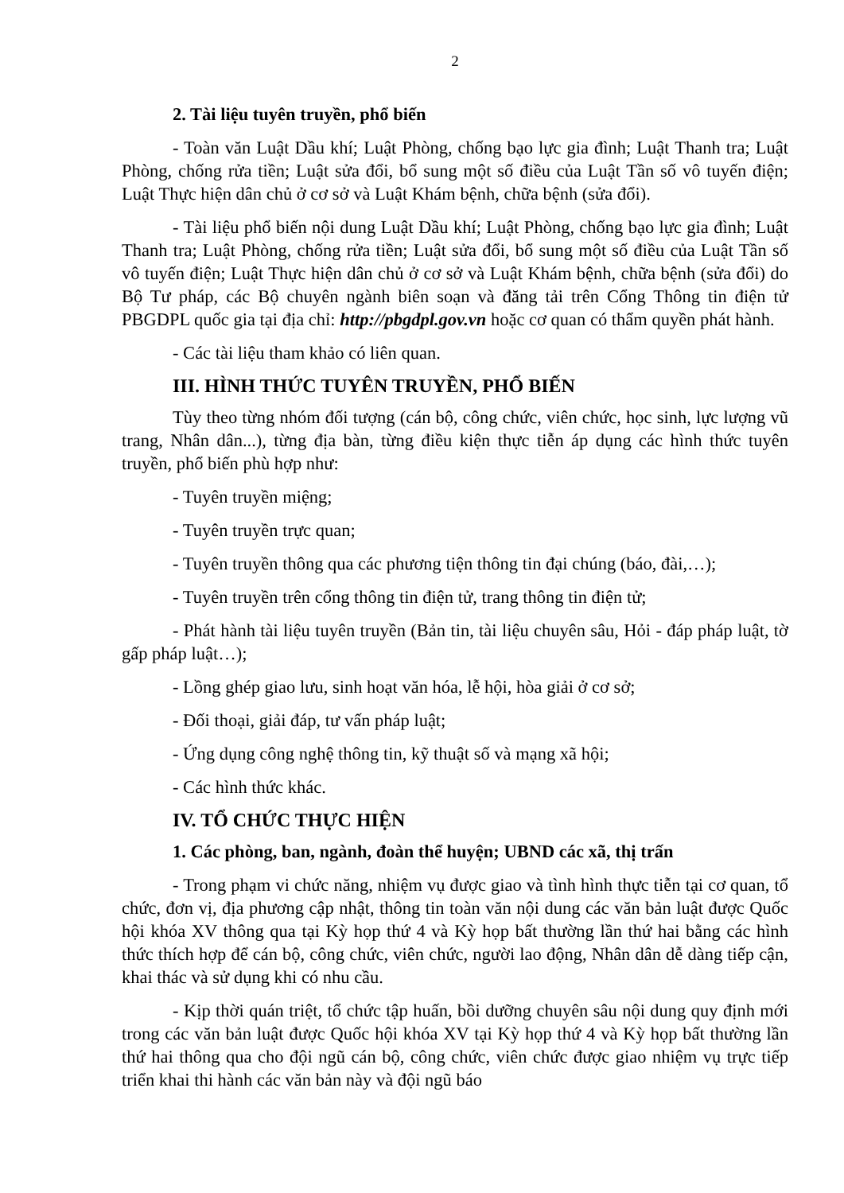2
2. Tài liệu tuyên truyền, phổ biến
- Toàn văn Luật Dầu khí; Luật Phòng, chống bạo lực gia đình; Luật Thanh tra; Luật Phòng, chống rửa tiền; Luật sửa đổi, bổ sung một số điều của Luật Tần số vô tuyến điện; Luật Thực hiện dân chủ ở cơ sở và Luật Khám bệnh, chữa bệnh (sửa đổi).
- Tài liệu phổ biến nội dung Luật Dầu khí; Luật Phòng, chống bạo lực gia đình; Luật Thanh tra; Luật Phòng, chống rửa tiền; Luật sửa đổi, bổ sung một số điều của Luật Tần số vô tuyến điện; Luật Thực hiện dân chủ ở cơ sở và Luật Khám bệnh, chữa bệnh (sửa đổi) do Bộ Tư pháp, các Bộ chuyên ngành biên soạn và đăng tải trên Cổng Thông tin điện tử PBGDPL quốc gia tại địa chỉ: http://pbgdpl.gov.vn hoặc cơ quan có thẩm quyền phát hành.
- Các tài liệu tham khảo có liên quan.
III. HÌNH THỨC TUYÊN TRUYỀN, PHỔ BIẾN
Tùy theo từng nhóm đối tượng (cán bộ, công chức, viên chức, học sinh, lực lượng vũ trang, Nhân dân...), từng địa bàn, từng điều kiện thực tiễn áp dụng các hình thức tuyên truyền, phổ biến phù hợp như:
- Tuyên truyền miệng;
- Tuyên truyền trực quan;
- Tuyên truyền thông qua các phương tiện thông tin đại chúng (báo, đài,…);
- Tuyên truyền trên cổng thông tin điện tử, trang thông tin điện tử;
- Phát hành tài liệu tuyên truyền (Bản tin, tài liệu chuyên sâu, Hỏi - đáp pháp luật, tờ gấp pháp luật…);
- Lồng ghép giao lưu, sinh hoạt văn hóa, lễ hội, hòa giải ở cơ sở;
- Đối thoại, giải đáp, tư vấn pháp luật;
- Ứng dụng công nghệ thông tin, kỹ thuật số và mạng xã hội;
- Các hình thức khác.
IV. TỔ CHỨC THỰC HIỆN
1. Các phòng, ban, ngành, đoàn thể huyện; UBND các xã, thị trấn
- Trong phạm vi chức năng, nhiệm vụ được giao và tình hình thực tiễn tại cơ quan, tổ chức, đơn vị, địa phương cập nhật, thông tin toàn văn nội dung các văn bản luật được Quốc hội khóa XV thông qua tại Kỳ họp thứ 4 và Kỳ họp bất thường lần thứ hai bằng các hình thức thích hợp để cán bộ, công chức, viên chức, người lao động, Nhân dân dễ dàng tiếp cận, khai thác và sử dụng khi có nhu cầu.
- Kịp thời quán triệt, tổ chức tập huấn, bồi dưỡng chuyên sâu nội dung quy định mới trong các văn bản luật được Quốc hội khóa XV tại Kỳ họp thứ 4 và Kỳ họp bất thường lần thứ hai thông qua cho đội ngũ cán bộ, công chức, viên chức được giao nhiệm vụ trực tiếp triển khai thi hành các văn bản này và đội ngũ báo